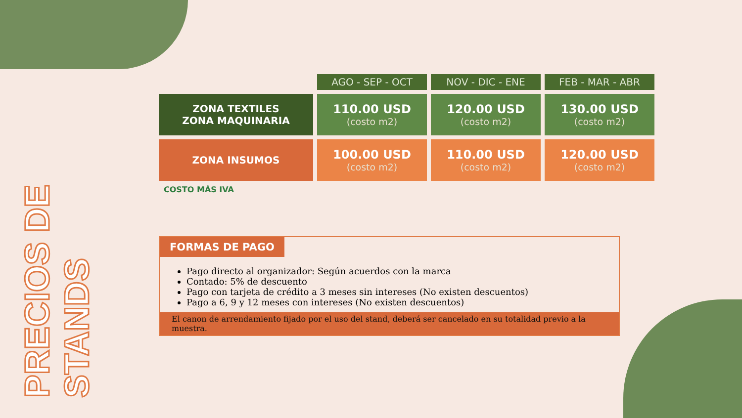PRECIOS DE STANDS
| | AGO - SEP - OCT | NOV - DIC - ENE | FEB - MAR - ABR |
| ZONA TEXTILES ZONA MAQUINARIA | 110.00 USD (costo m2) | 120.00 USD (costo m2) | 130.00 USD (costo m2) |
| ZONA INSUMOS | 100.00 USD (costo m2) | 110.00 USD (costo m2) | 120.00 USD (costo m2) |
COSTO MÁS IVA
FORMAS DE PAGO
Pago directo al organizador: Según acuerdos con la marca
Contado: 5% de descuento
Pago con tarjeta de crédito a 3 meses sin intereses (No existen descuentos)
Pago a 6, 9 y 12 meses con intereses (No existen descuentos)
El canon de arrendamiento fijado por el uso del stand, deberá ser cancelado en su totalidad previo a la muestra.